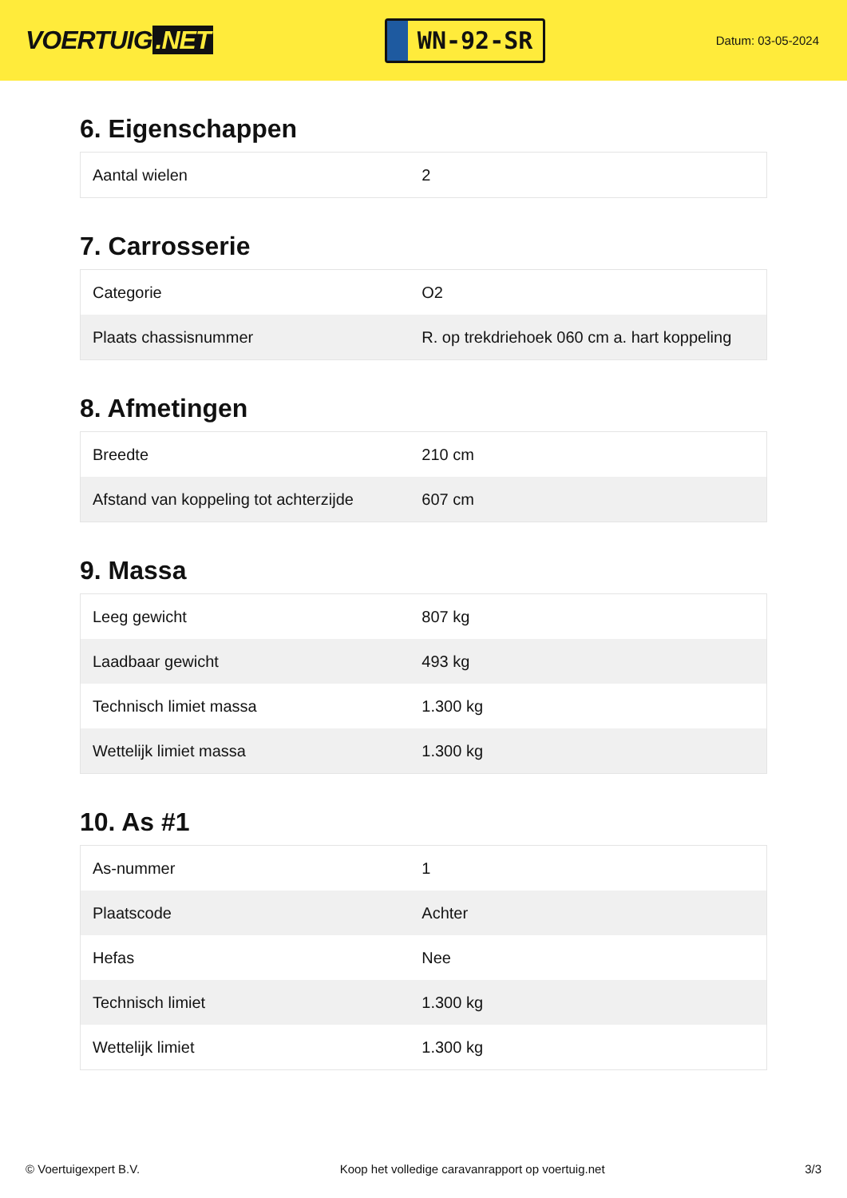VOERTUIG.NET
WN-92-SR
Datum: 03-05-2024
6. Eigenschappen
| Aantal wielen | 2 |
7. Carrosserie
| Categorie | O2 |
| Plaats chassisnummer | R. op trekdriehoek 060 cm a. hart koppeling |
8. Afmetingen
| Breedte | 210 cm |
| Afstand van koppeling tot achterzijde | 607 cm |
9. Massa
| Leeg gewicht | 807 kg |
| Laadbaar gewicht | 493 kg |
| Technisch limiet massa | 1.300 kg |
| Wettelijk limiet massa | 1.300 kg |
10. As #1
| As-nummer | 1 |
| Plaatscode | Achter |
| Hefas | Nee |
| Technisch limiet | 1.300 kg |
| Wettelijk limiet | 1.300 kg |
© Voertuigexpert B.V. Koop het volledige caravanrapport op voertuig.net 3/3